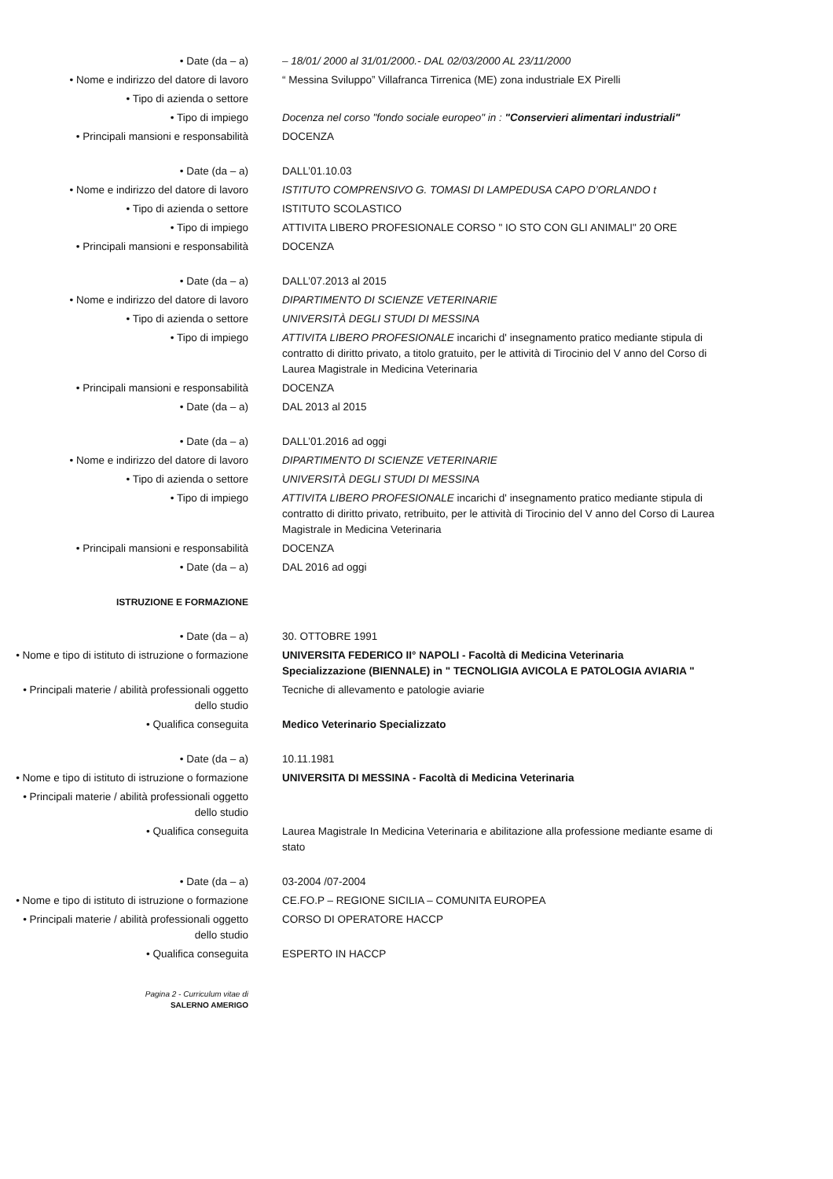• Date (da – a) – 18/01/ 2000 al 31/01/2000.- DAL 02/03/2000 AL 23/11/2000
• Nome e indirizzo del datore di lavoro “ Messina Sviluppo” Villafranca Tirrenica (ME) zona industriale EX Pirelli
• Tipo di azienda o settore
• Tipo di impiego Docenza nel corso "fondo sociale europeo" in : "Conservieri alimentari industriali"
• Principali mansioni e responsabilità DOCENZA
• Date (da – a) DALL’01.10.03
• Nome e indirizzo del datore di lavoro ISTITUTO COMPRENSIVO G. TOMASI DI LAMPEDUSA CAPO D’ORLANDO t
• Tipo di azienda o settore ISTITUTO SCOLASTICO
• Tipo di impiego ATTIVITA LIBERO PROFESIONALE CORSO " IO STO CON GLI ANIMALI" 20 ORE
• Principali mansioni e responsabilità DOCENZA
• Date (da – a) DALL’07.2013 al 2015
• Nome e indirizzo del datore di lavoro DIPARTIMENTO DI SCIENZE VETERINARIE
• Tipo di azienda o settore UNIVERSITÀ DEGLI STUDI DI MESSINA
• Tipo di impiego ATTIVITA LIBERO PROFESIONALE incarichi d' insegnamento pratico mediante stipula di contratto di diritto privato, a titolo gratuito, per le attività di Tirocinio del V anno del Corso di Laurea Magistrale in Medicina Veterinaria
• Principali mansioni e responsabilità DOCENZA
• Date (da – a) DAL 2013 al 2015
• Date (da – a) DALL’01.2016 ad oggi
• Nome e indirizzo del datore di lavoro DIPARTIMENTO DI SCIENZE VETERINARIE
• Tipo di azienda o settore UNIVERSITÀ DEGLI STUDI DI MESSINA
• Tipo di impiego ATTIVITA LIBERO PROFESIONALE incarichi d' insegnamento pratico mediante stipula di contratto di diritto privato, retribuito, per le attività di Tirocinio del V anno del Corso di Laurea Magistrale in Medicina Veterinaria
• Principali mansioni e responsabilità DOCENZA
• Date (da – a) DAL 2016 ad oggi
ISTRUZIONE E FORMAZIONE
• Date (da – a) 30. OTTOBRE 1991
• Nome e tipo di istituto di istruzione o formazione
UNIVERSITA FEDERICO II° NAPOLI - Facoltà di Medicina Veterinaria
Specializzazione (BIENNALE) in " TECNOLIGIA AVICOLA E PATOLOGIA AVIARIA "
• Principali materie / abilità professionali oggetto dello studio
Tecniche di allevamento e patologie aviarie
• Qualifica conseguita Medico Veterinario Specializzato
• Date (da – a) 10.11.1981
• Nome e tipo di istituto di istruzione o formazione
UNIVERSITA DI MESSINA - Facoltà di Medicina Veterinaria
• Principali materie / abilità professionali oggetto dello studio
• Qualifica conseguita Laurea Magistrale In Medicina Veterinaria e abilitazione alla professione mediante esame di stato
• Date (da – a) 03-2004 /07-2004
• Nome e tipo di istituto di istruzione o formazione
CE.FO.P – REGIONE SICILIA – COMUNITA EUROPEA
• Principali materie / abilità professionali oggetto dello studio
CORSO DI OPERATORE HACCP
• Qualifica conseguita ESPERTO IN HACCP
Pagina 2 - Curriculum vitae di
SALERNO AMERIGO